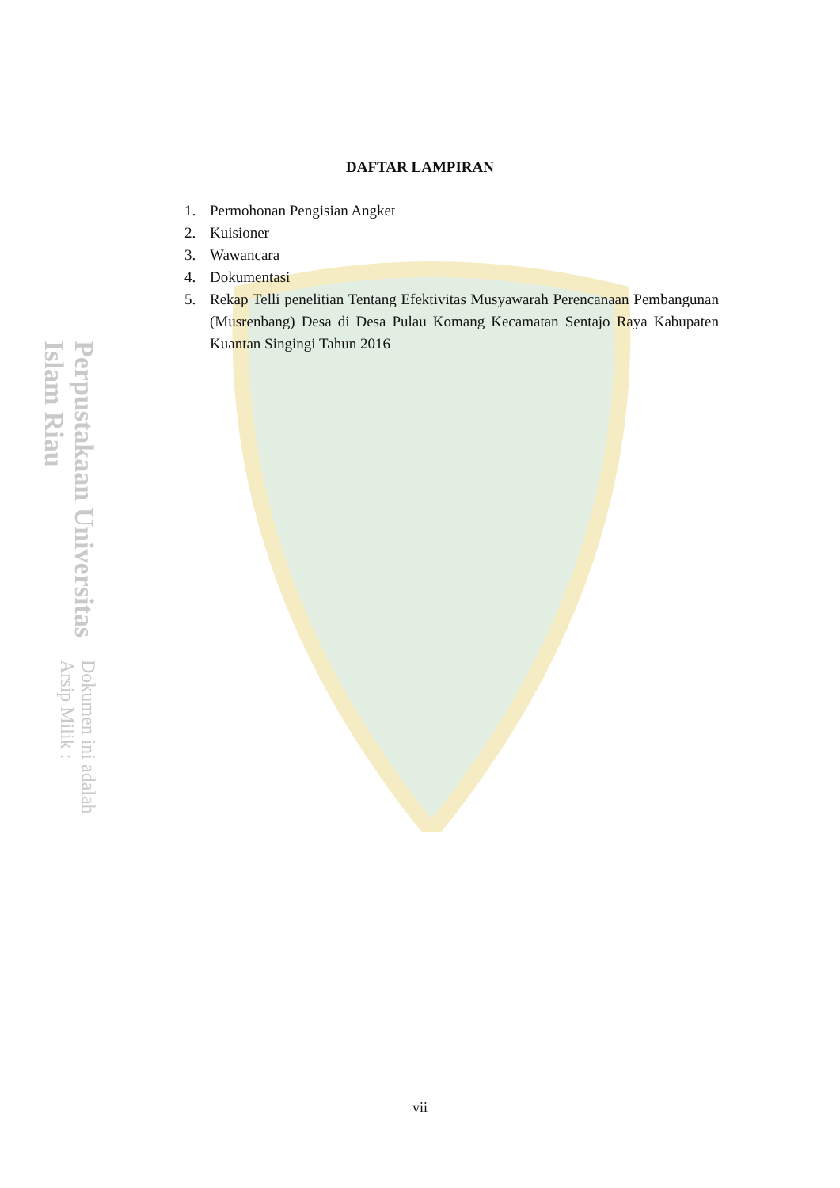Perpustakaan Universitas Islam Riau
Dokumen ini adalah Arsip Milik :
DAFTAR LAMPIRAN
1. Permohonan Pengisian Angket
2. Kuisioner
3. Wawancara
4. Dokumentasi
5. Rekap Telli penelitian Tentang Efektivitas Musyawarah Perencanaan Pembangunan (Musrenbang) Desa di Desa Pulau Komang Kecamatan Sentajo Raya Kabupaten Kuantan Singingi Tahun 2016
vii